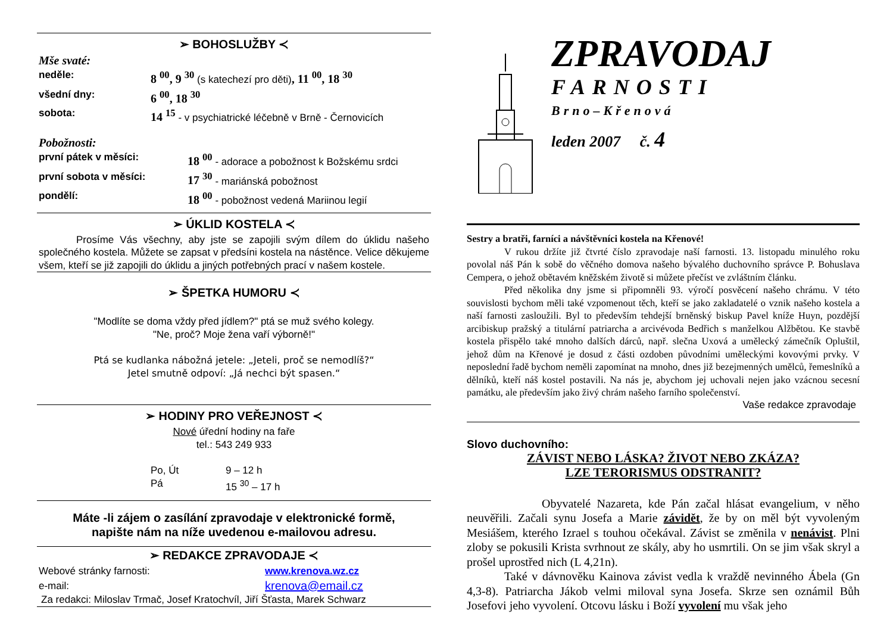➢ BOHOSLUŽBY ≺
Mše svaté:
neděle: 8 <sup>00</sup>, 9 <sup>30</sup> (s katechezí pro děti), 11 <sup>00</sup>, 18 <sup>30</sup>
všední dny: 6 <sup>00</sup>, 18 <sup>30</sup>
sobota: 14 <sup>15</sup> - v psychiatrické léčebně v Brně - Černovicích
Pobožnosti:
první pátek v měsíci: 18 <sup>00</sup> - adorace a pobožnost k Božskému srdci
první sobota v měsíci: 17 <sup>30</sup> - mariánská pobožnost
pondělí: 18 <sup>00</sup> - pobožnost vedená Mariinou legií
➢ ÚKLID KOSTELA ≺
Prosíme Vás všechny, aby jste se zapojili svým dílem do úklidu našeho společného kostela. Můžete se zapsat v předsíni kostela na nástěnce. Velice děkujeme všem, kteří se již zapojili do úklidu a jiných potřebných prací v našem kostele.
➢ ŠPETKA HUMORU ≺
"Modlíte se doma vždy před jídlem?" ptá se muž svého kolegy.
"Ne, proč? Moje žena vaří výborně!"
Ptá se kudlanka nábožná jetele: „Jeteli, proč se nemodlíš?“
Jetel smutně odpoví: „Já nechci být spasen.“
➢ HODINY PRO VEŘEJNOST ≺
Nové úřední hodiny na faře
tel.: 543 249 933
Po, Út 9 – 12 h
Pá 15 <sup>30</sup> – 17 h
Máte -li zájem o zasílání zpravodaje v elektronické formě,
napište nám na níže uvedenou e-mailovou adresu.
➢ REDAKCE ZPRAVODAJE ≺
Webové stránky farnosti: www.krenova.wz.cz
e-mail: krenova@email.cz
Za redakci: Miloslav Trmač, Josef Kratochvíl, Jiří Šťasta, Marek Schwarz
ZPRAVODAJ
FARNOSTI
Brno–Křenová
leden 2007 č. 4
Sestry a bratři, farníci a návštěvníci kostela na Křenové!
V rukou držíte již čtvrté číslo zpravodaje naší farnosti. 13. listopadu minulého roku povolal náš Pán k sobě do věčného domova našeho bývalého duchovního správce P. Bohuslava Cempera, o jehož obětavém kněžském životě si můžete přečíst ve zvláštním článku.
Před několika dny jsme si připomněli 93. výročí posvěcení našeho chrámu. V této souvislosti bychom měli také vzpomenout těch, kteří se jako zakladatelé o vznik našeho kostela a naší farnosti zasloužili. Byl to především tehdejší brněnský biskup Pavel kníže Huyn, pozdější arcibiskup pražský a titulární patriarcha a arcivévoda Bedřich s manželkou Alžbětou. Ke stavbě kostela přispělo také mnoho dalších dárců, např. slečna Uxová a umělecký zámečník Opluštil, jehož dům na Křenové je dosud z části ozdoben původními uměleckými kovovými prvky. V neposlední řadě bychom neměli zapomínat na mnoho, dnes již bezejmenných umělců, řemeslníků a dělníků, kteří náš kostel postavili. Na nás je, abychom jej uchovali nejen jako vzácnou secesní památku, ale především jako živý chrám našeho farního společenství.
Vaše redakce zpravodaje
Slovo duchovního:
ZÁVIST NEBO LÁSKA? ŽIVOT NEBO ZKÁZA?
LZE TERORISMUS ODSTRANIT?
Obyvatelé Nazareta, kde Pán začal hlásat evangelium, v něho neuvěřili. Začali synu Josefa a Marie závidět, že by on měl být vyvoleným Mesiášem, kterého Izrael s touhou očekával. Závist se změnila v nenávist. Plni zloby se pokusili Krista svrhnout ze skály, aby ho usmrtili. On se jim však skryl a prošel uprostřed nich (L 4,21n).
Také v dávnověku Kainova závist vedla k vraždě nevinného Ábela (Gn 4,3-8). Patriarcha Jákob velmi miloval syna Josefa. Skrze sen oznámil Bůh Josefovi jeho vyvolení. Otcovu lásku i Boží vyvolení mu však jeho